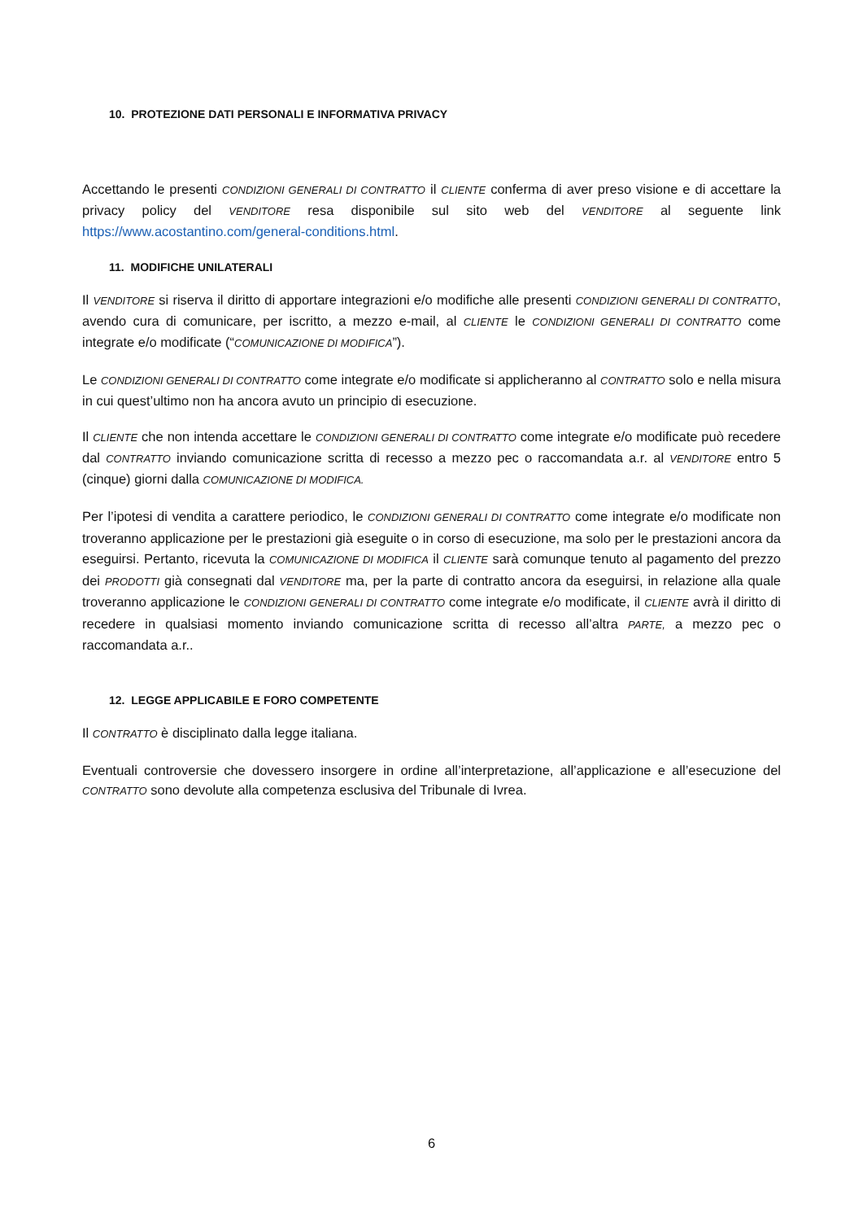10. PROTEZIONE DATI PERSONALI E INFORMATIVA PRIVACY
Accettando le presenti CONDIZIONI GENERALI DI CONTRATTO il CLIENTE conferma di aver preso visione e di accettare la privacy policy del VENDITORE resa disponibile sul sito web del VENDITORE al seguente link https://www.acostantino.com/general-conditions.html.
11. MODIFICHE UNILATERALI
Il VENDITORE si riserva il diritto di apportare integrazioni e/o modifiche alle presenti CONDIZIONI GENERALI DI CONTRATTO, avendo cura di comunicare, per iscritto, a mezzo e-mail, al CLIENTE le CONDIZIONI GENERALI DI CONTRATTO come integrate e/o modificate (“COMUNICAZIONE DI MODIFICA”).
Le CONDIZIONI GENERALI DI CONTRATTO come integrate e/o modificate si applicheranno al CONTRATTO solo e nella misura in cui quest’ultimo non ha ancora avuto un principio di esecuzione.
Il CLIENTE che non intenda accettare le CONDIZIONI GENERALI DI CONTRATTO come integrate e/o modificate può recedere dal CONTRATTO inviando comunicazione scritta di recesso a mezzo pec o raccomandata a.r. al VENDITORE entro 5 (cinque) giorni dalla COMUNICAZIONE DI MODIFICA.
Per l’ipotesi di vendita a carattere periodico, le CONDIZIONI GENERALI DI CONTRATTO come integrate e/o modificate non troveranno applicazione per le prestazioni già eseguite o in corso di esecuzione, ma solo per le prestazioni ancora da eseguirsi. Pertanto, ricevuta la COMUNICAZIONE DI MODIFICA il CLIENTE sarà comunque tenuto al pagamento del prezzo dei PRODOTTI già consegnati dal VENDITORE ma, per la parte di contratto ancora da eseguirsi, in relazione alla quale troveranno applicazione le CONDIZIONI GENERALI DI CONTRATTO come integrate e/o modificate, il CLIENTE avrà il diritto di recedere in qualsiasi momento inviando comunicazione scritta di recesso all’altra PARTE, a mezzo pec o raccomandata a.r..
12. LEGGE APPLICABILE E FORO COMPETENTE
Il CONTRATTO è disciplinato dalla legge italiana.
Eventuali controversie che dovessero insorgere in ordine all’interpretazione, all’applicazione e all’esecuzione del CONTRATTO sono devolute alla competenza esclusiva del Tribunale di Ivrea.
6